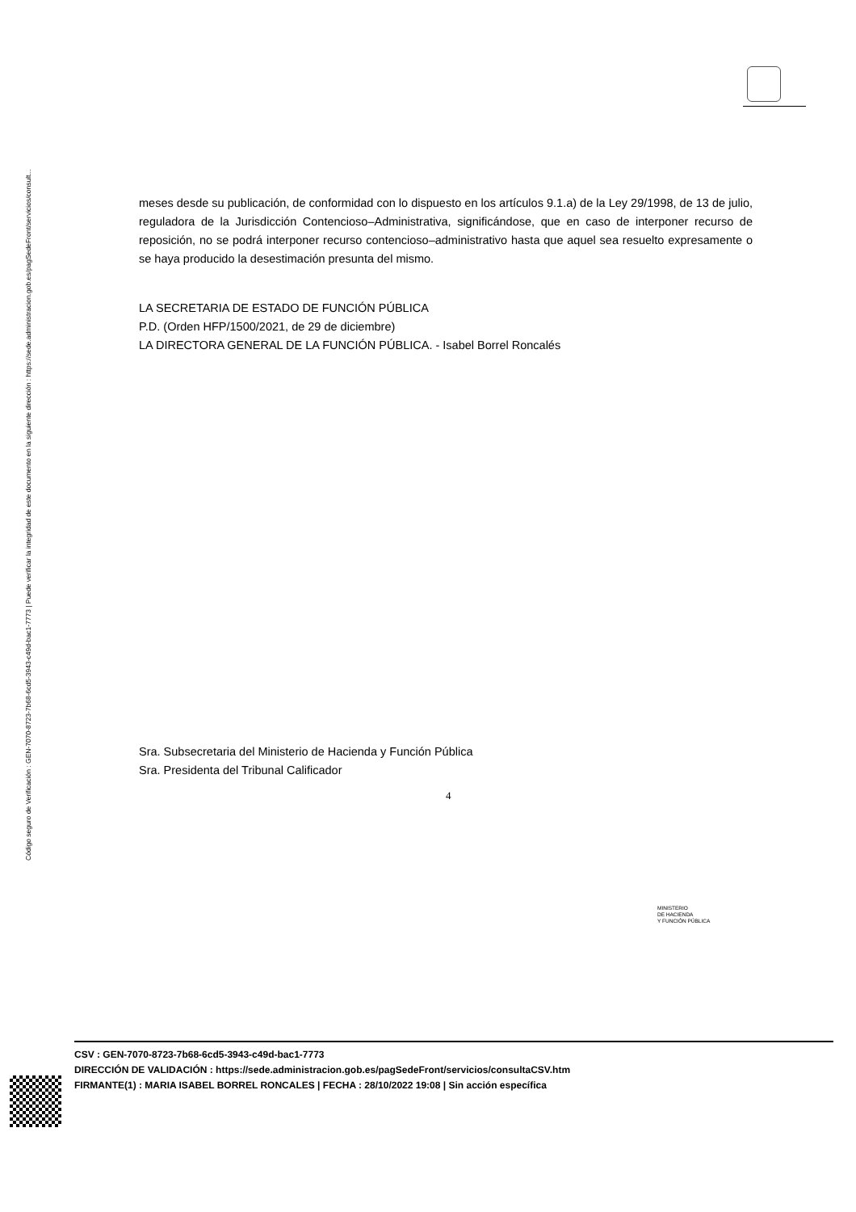Código seguro de Verificación : GEN-7070-8723-7b68-6cd5-3943-c49d-bac1-7773 | Puede verificar la integridad de este documento en la siguiente dirección : https://sede.administracion.gob.es/pagSedeFront/servicios/consult...
meses desde su publicación, de conformidad con lo dispuesto en los artículos 9.1.a) de la Ley 29/1998, de 13 de julio, reguladora de la Jurisdicción Contencioso–Administrativa, significándose, que en caso de interponer recurso de reposición, no se podrá interponer recurso contencioso–administrativo hasta que aquel sea resuelto expresamente o se haya producido la desestimación presunta del mismo.
LA SECRETARIA DE ESTADO DE FUNCIÓN PÚBLICA
P.D. (Orden HFP/1500/2021, de 29 de diciembre)
LA DIRECTORA GENERAL DE LA FUNCIÓN PÚBLICA. - Isabel Borrel Roncalés
Sra. Subsecretaria del Ministerio de Hacienda y Función Pública
Sra. Presidenta del Tribunal Calificador
4
MINISTERIO
DE HACIENDA
Y FUNCIÓN PÚBLICA
CSV : GEN-7070-8723-7b68-6cd5-3943-c49d-bac1-7773
DIRECCIÓN DE VALIDACIÓN : https://sede.administracion.gob.es/pagSedeFront/servicios/consultaCSV.htm
FIRMANTE(1) : MARIA ISABEL BORREL RONCALES | FECHA : 28/10/2022 19:08 | Sin acción específica